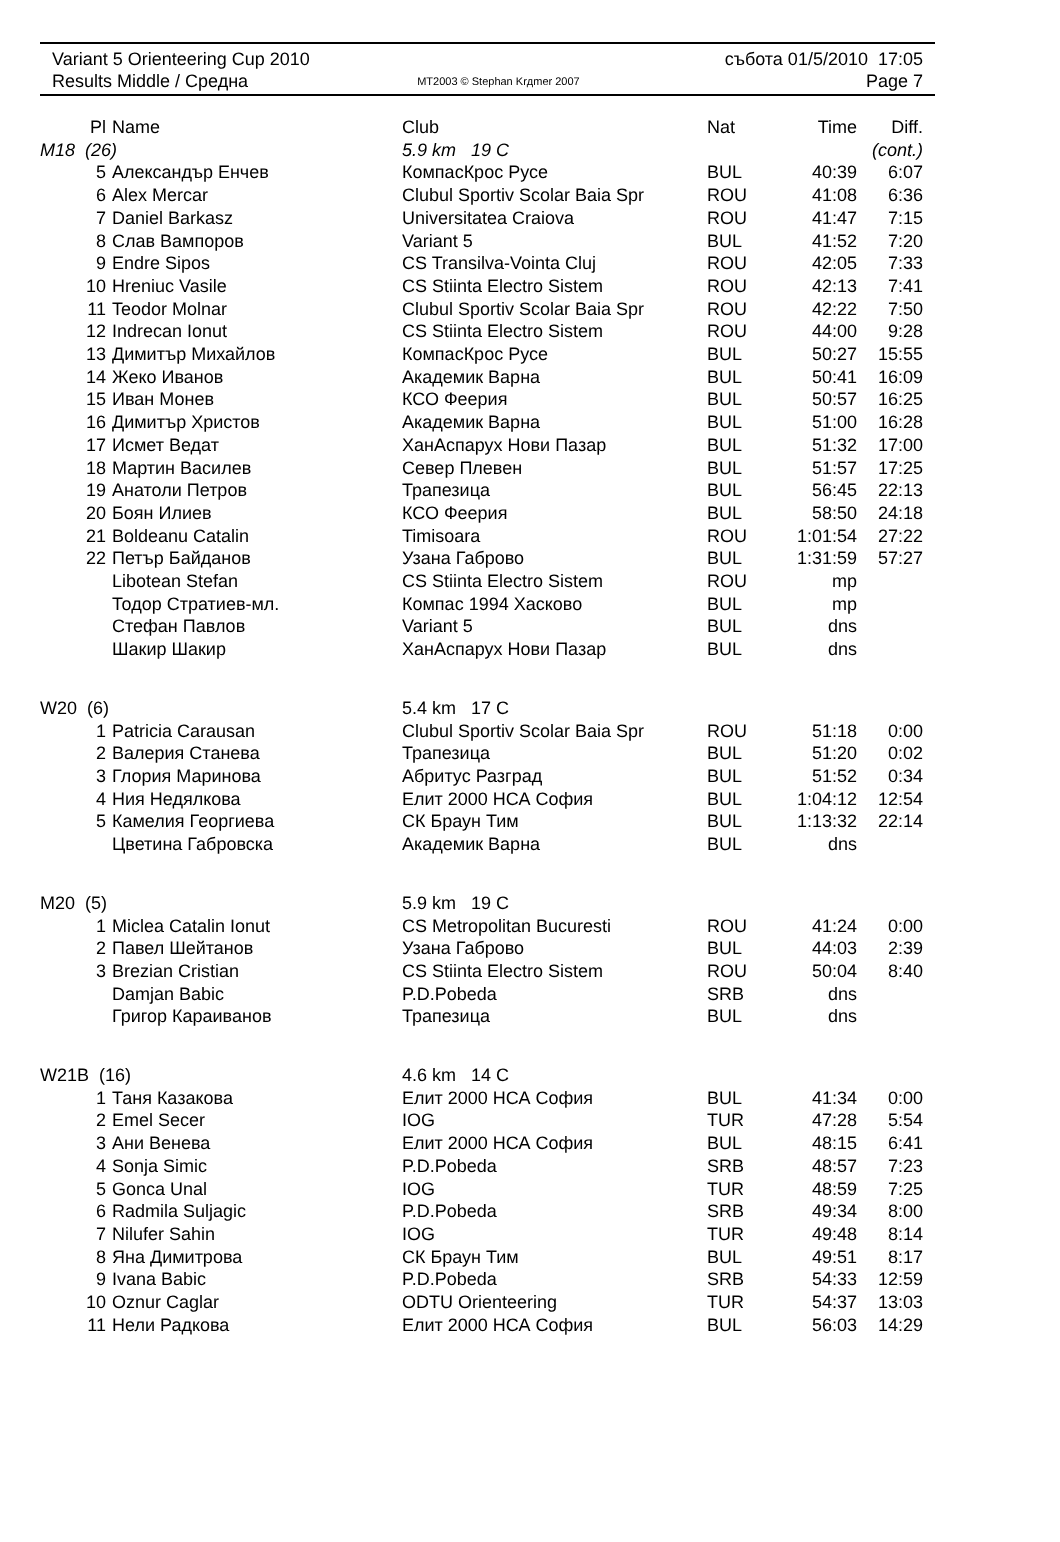| Variant 5 Orienteering Cup 2010 | | събота 01/5/2010 17:05 |
| Results Middle / Средна | MT2003 © Stephan Krдmer 2007 | Page 7 |
| Pl | Name | Club | Nat | Time | Diff. |
| --- | --- | --- | --- | --- | --- |
| M18 (26) | | 5.9 km 19 C | | | (cont.) |
| 5 | Александър Енчев | КомпасКрос Русе | BUL | 40:39 | 6:07 |
| 6 | Alex Mercar | Clubul Sportiv Scolar Baia Spr | ROU | 41:08 | 6:36 |
| 7 | Daniel Barkasz | Universitatea Craiova | ROU | 41:47 | 7:15 |
| 8 | Слав Вампоров | Variant 5 | BUL | 41:52 | 7:20 |
| 9 | Endre Sipos | CS Transilva-Vointa Cluj | ROU | 42:05 | 7:33 |
| 10 | Hreniuc Vasile | CS Stiinta Electro Sistem | ROU | 42:13 | 7:41 |
| 11 | Teodor Molnar | Clubul Sportiv Scolar Baia Spr | ROU | 42:22 | 7:50 |
| 12 | Indrecan Ionut | CS Stiinta Electro Sistem | ROU | 44:00 | 9:28 |
| 13 | Димитър Михайлов | КомпасКрос Русе | BUL | 50:27 | 15:55 |
| 14 | Жеко Иванов | Академик Варна | BUL | 50:41 | 16:09 |
| 15 | Иван Монев | КСО Феерия | BUL | 50:57 | 16:25 |
| 16 | Димитър Христов | Академик Варна | BUL | 51:00 | 16:28 |
| 17 | Исмет Ведат | ХанАспарух Нови Пазар | BUL | 51:32 | 17:00 |
| 18 | Мартин Василев | Север Плевен | BUL | 51:57 | 17:25 |
| 19 | Анатоли Петров | Трапезица | BUL | 56:45 | 22:13 |
| 20 | Боян Илиев | КСО Феерия | BUL | 58:50 | 24:18 |
| 21 | Boldeanu Catalin | Timisoara | ROU | 1:01:54 | 27:22 |
| 22 | Петър Байданов | Узана Габрово | BUL | 1:31:59 | 57:27 |
| | Libotean Stefan | CS Stiinta Electro Sistem | ROU | mp | |
| | Тодор Стратиев-мл. | Компас 1994 Хасково | BUL | mp | |
| | Стефан Павлов | Variant 5 | BUL | dns | |
| | Шакир Шакир | ХанАспарух Нови Пазар | BUL | dns | |
| W20 (6) | | 5.4 km 17 C | | | |
| 1 | Patricia Carausan | Clubul Sportiv Scolar Baia Spr | ROU | 51:18 | 0:00 |
| 2 | Валерия Станева | Трапезица | BUL | 51:20 | 0:02 |
| 3 | Глория Маринова | Абритус Разград | BUL | 51:52 | 0:34 |
| 4 | Ния Недялкова | Елит 2000 НСА София | BUL | 1:04:12 | 12:54 |
| 5 | Камелия Георгиева | СК Браун Тим | BUL | 1:13:32 | 22:14 |
| | Цветина Габровска | Академик Варна | BUL | dns | |
| M20 (5) | | 5.9 km 19 C | | | |
| 1 | Miclea Catalin Ionut | CS Metropolitan Bucuresti | ROU | 41:24 | 0:00 |
| 2 | Павел Шейтанов | Узана Габрово | BUL | 44:03 | 2:39 |
| 3 | Brezian Cristian | CS Stiinta Electro Sistem | ROU | 50:04 | 8:40 |
| | Damjan Babic | P.D.Pobeda | SRB | dns | |
| | Григор Караиванов | Трапезица | BUL | dns | |
| W21B (16) | | 4.6 km 14 C | | | |
| 1 | Таня Казакова | Елит 2000 НСА София | BUL | 41:34 | 0:00 |
| 2 | Emel Secer | IOG | TUR | 47:28 | 5:54 |
| 3 | Ани Венева | Елит 2000 НСА София | BUL | 48:15 | 6:41 |
| 4 | Sonja Simic | P.D.Pobeda | SRB | 48:57 | 7:23 |
| 5 | Gonca Unal | IOG | TUR | 48:59 | 7:25 |
| 6 | Radmila Suljagic | P.D.Pobeda | SRB | 49:34 | 8:00 |
| 7 | Nilufer Sahin | IOG | TUR | 49:48 | 8:14 |
| 8 | Яна Димитрова | СК Браун Тим | BUL | 49:51 | 8:17 |
| 9 | Ivana Babic | P.D.Pobeda | SRB | 54:33 | 12:59 |
| 10 | Oznur Caglar | ODTU Orienteering | TUR | 54:37 | 13:03 |
| 11 | Нели Радкова | Елит 2000 НСА София | BUL | 56:03 | 14:29 |